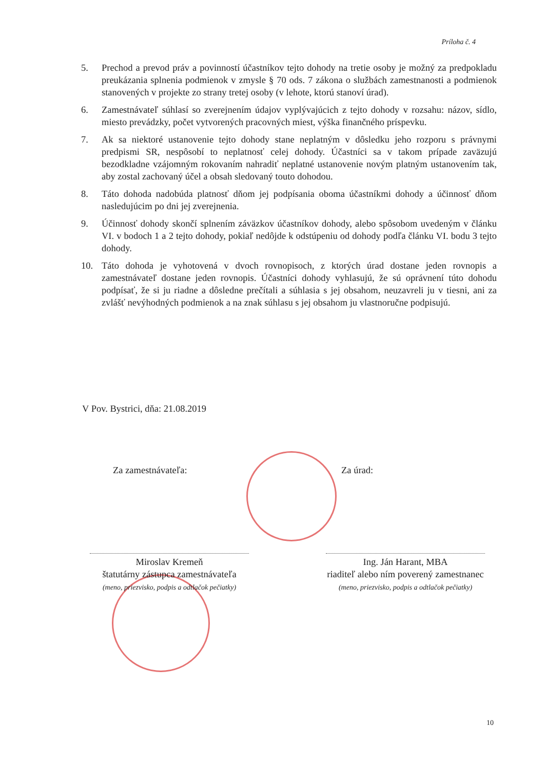Príloha č. 4
5. Prechod a prevod práv a povinností účastníkov tejto dohody na tretie osoby je možný za predpokladu preukázania splnenia podmienok v zmysle § 70 ods. 7 zákona o službách zamestnanosti a podmienok stanovených v projekte zo strany tretej osoby (v lehote, ktorú stanoví úrad).
6. Zamestnávateľ súhlasí so zverejnením údajov vyplývajúcich z tejto dohody v rozsahu: názov, sídlo, miesto prevádzky, počet vytvorených pracovných miest, výška finančného príspevku.
7. Ak sa niektoré ustanovenie tejto dohody stane neplatným v dôsledku jeho rozporu s právnymi predpismi SR, nespôsobí to neplatnosť celej dohody. Účastníci sa v takom prípade zaväzujú bezodkladne vzájomným rokovaním nahradiť neplatné ustanovenie novým platným ustanovením tak, aby zostal zachovaný účel a obsah sledovaný touto dohodou.
8. Táto dohoda nadobúda platnosť dňom jej podpísania oboma účastníkmi dohody a účinnosť dňom nasledujúcim po dni jej zverejnenia.
9. Účinnosť dohody skončí splnením záväzkov účastníkov dohody, alebo spôsobom uvedeným v článku VI. v bodoch 1 a 2 tejto dohody, pokiaľ nedôjde k odstúpeniu od dohody podľa článku VI. bodu 3 tejto dohody.
10. Táto dohoda je vyhotovená v dvoch rovnopisoch, z ktorých úrad dostane jeden rovnopis a zamestnávateľ dostane jeden rovnopis. Účastníci dohody vyhlasujú, že sú oprávnení túto dohodu podpísať, že si ju riadne a dôsledne prečítali a súhlasia s jej obsahom, neuzavreli ju v tiesni, ani za zvlášť nevýhodných podmienok a na znak súhlasu s jej obsahom ju vlastnoručne podpisujú.
V Pov. Bystrici, dňa: 21.08.2019
Za zamestnávateľa:
Miroslav Kremeň
štatutárny zástupca zamestnávateľa
(meno, priezvisko, podpis a odtlačok pečiatky)
Za úrad:
Ing. Ján Harant, MBA
riaditeľ alebo ním poverený zamestnanec
(meno, priezvisko, podpis a odtlačok pečiatky)
10